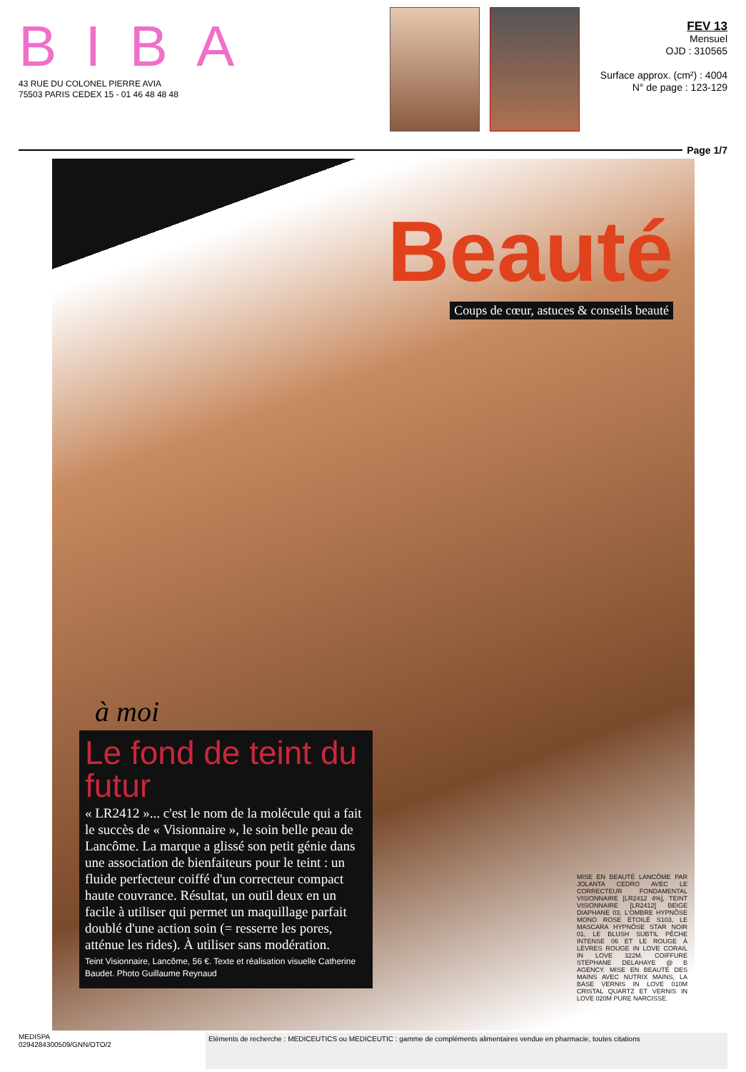BIBA
43 RUE DU COLONEL PIERRE AVIA
75503 PARIS CEDEX 15 - 01 46 48 48 48
FEV 13
Mensuel
OJD : 310565
Surface approx. (cm²) : 4004
N° de page : 123-129
Page 1/7
Beauté
Coups de cœur, astuces & conseils beauté
à moi
Le fond de teint du futur
« LR2412 »... c'est le nom de la molécule qui a fait le succès de « Visionnaire », le soin belle peau de Lancôme. La marque a glissé son petit génie dans une association de bienfaiteurs pour le teint : un fluide perfecteur coiffé d'un correcteur compact haute couvrance. Résultat, un outil deux en un facile à utiliser qui permet un maquillage parfait doublé d'une action soin (= resserre les pores, atténue les rides). À utiliser sans modération.
Teint Visionnaire, Lancôme, 56 €. Texte et réalisation visuelle Catherine Baudet. Photo Guillaume Reynaud
MISE EN BEAUTÉ LANCÔME PAR JOLANTA CEDRO AVEC LE CORRECTEUR FONDAMENTAL VISIONNAIRE [LR2412 4%], TEINT VISIONNAIRE [LR2412] BEIGE DIAPHANE 03, L'OMBRE HYPNÔSE MONO ROSE ÉTOILÉ S103, LE MASCARA HYPNÔSE STAR NOIR 01, LE BLUSH SUBTIL PÊCHE INTENSE 06 ET LE ROUGE À LÈVRES ROUGE IN LOVE CORAIL IN LOVE 322M. COIFFURE STÉPHANE DELAHAYE @ B AGENCY. MISE EN BEAUTÉ DES MAINS AVEC NUTRIX MAINS, LA BASE VERNIS IN LOVE 010M CRISTAL QUARTZ ET VERNIS IN LOVE 020M PURE NARCISSE.
MEDISPA
0294284300509/GNN/OTO/2
Eléments de recherche : MEDICEUTICS ou MEDICEUTIC : gamme de compléments alimentaires vendue en pharmacie, toutes citations